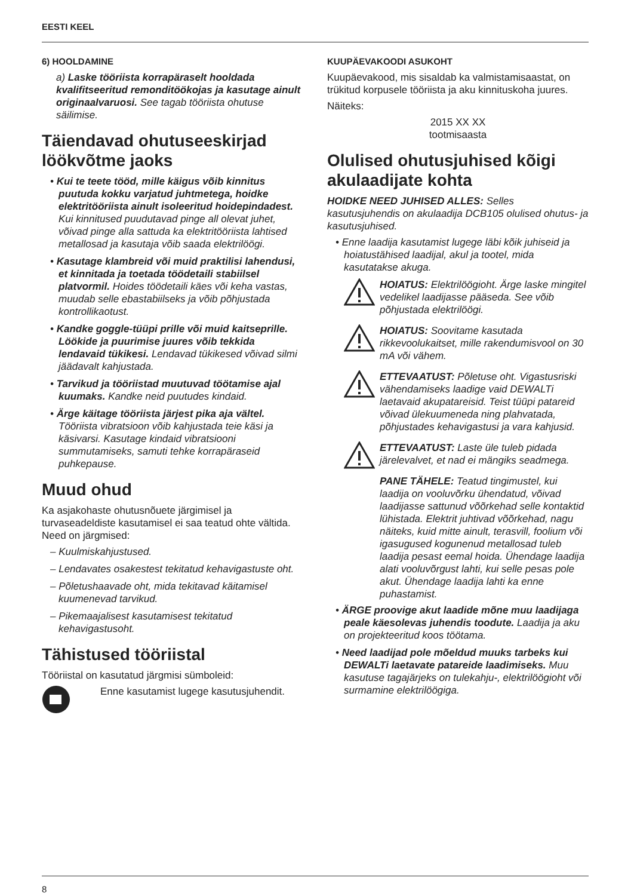EESTI KEEL
6) HOOLDAMINE
a) Laske tööriista korrapäraselt hooldada kvalifitseeritud remonditöökojas ja kasutage ainult originaalvaruosi. See tagab tööriista ohutuse säilimise.
Täiendavad ohutuseeskirjad löökvõtme jaoks
• Kui te teete tööd, mille käigus võib kinnitus puutuda kokku varjatud juhtmetega, hoidke elektritööriista ainult isoleeritud hoidepindadest. Kui kinnitused puudutavad pinge all olevat juhet, võivad pinge alla sattuda ka elektritööriista lahtised metallosad ja kasutaja võib saada elektrilöögi.
• Kasutage klambreid või muid praktilisi lahendusi, et kinnitada ja toetada töödetaili stabiilsel platvormil. Hoides töödetaili käes või keha vastas, muudab selle ebastabiilseks ja võib põhjustada kontrollikaotust.
• Kandke goggle-tüüpi prille või muid kaitseprille. Löökide ja puurimise juures võib tekkida lendavaid tükikesi. Lendavad tükikesed võivad silmi jäädavalt kahjustada.
• Tarvikud ja tööriistad muutuvad töötamise ajal kuumaks. Kandke neid puutudes kindaid.
• Ärge käitage tööriista järjest pika aja vältel. Tööriista vibratsioon võib kahjustada teie käsi ja käsivarsi. Kasutage kindaid vibratsiooni summutamiseks, samuti tehke korrapäraseid puhkepause.
Muud ohud
Ka asjakohaste ohutusnõuete järgimisel ja turvaseadeldiste kasutamisel ei saa teatud ohte vältida. Need on järgmised:
– Kuulmiskahjustused.
– Lendavates osakestest tekitatud kehavigastuste oht.
– Põletushaavade oht, mida tekitavad käitamisel kuumenevad tarvikud.
– Pikemaajalisest kasutamisest tekitatud kehavigastusoht.
Tähistused tööriistal
Tööriistal on kasutatud järgmisi sümboleid:
Enne kasutamist lugege kasutusjuhendit.
KUUPÄEVAKOODI ASUKOHT
Kuupäevakood, mis sisaldab ka valmistamisaastat, on trükitud korpusele tööriista ja aku kinnituskoha juures.
Näiteks:
2015 XX XX
tootmisaasta
Olulised ohutusjuhised kõigi akulaadijate kohta
HOIDKE NEED JUHISED ALLES: Selles kasutusjuhendis on akulaadija DCB105 olulised ohutus- ja kasutusjuhised.
• Enne laadija kasutamist lugege läbi kõik juhiseid ja hoiatustähised laadijal, akul ja tootel, mida kasutatakse akuga.
HOIATUS: Elektrilöögioht. Ärge laske mingitel vedelikel laadijasse pääseda. See võib põhjustada elektrilöögi.
HOIATUS: Soovitame kasutada rikkevoolukaitset, mille rakendumisvool on 30 mA või vähem.
ETTEVAATUST: Põletuse oht. Vigastusriski vähendamiseks laadige vaid DEWALTi laetavaid akupatareisid. Teist tüüpi patareid võivad ülekuumeneda ning plahvatada, põhjustades kehavigastusi ja vara kahjusid.
ETTEVAATUST: Laste üle tuleb pidada järelevalvet, et nad ei mängiks seadmega.
PANE TÄHELE: Teatud tingimustel, kui laadija on vooluvõrku ühendatud, võivad laadijasse sattunud võõrkehad selle kontaktid lühistada. Elektrit juhtivad võõrkehad, nagu näiteks, kuid mitte ainult, terasvill, foolium või igasugused kogunenud metallosad tuleb laadija pesast eemal hoida. Ühendage laadija alati vooluvõrgust lahti, kui selle pesas pole akut. Ühendage laadija lahti ka enne puhastamist.
• ÄRGE proovige akut laadide mõne muu laadijaga peale käesolevas juhendis toodute. Laadija ja aku on projekteeritud koos töötama.
• Need laadijad pole mõeldud muuks tarbeks kui DEWALTi laetavate patareide laadimiseks. Muu kasutuse tagajärjeks on tulekahju-, elektrilöögioht või surmamine elektrilöögiga.
8